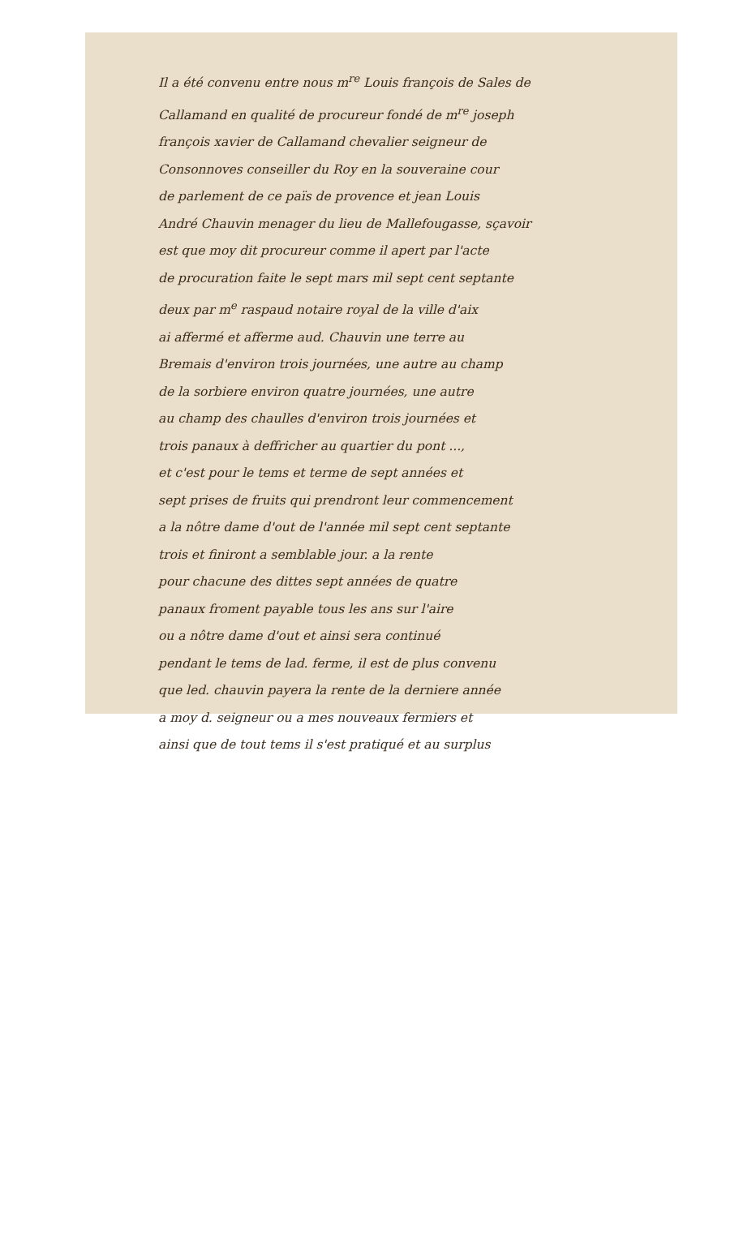Il a été convenu entre nous m<sup>re</sup> Louis françois de Sales de
Callamand en qualité de procureur fondé de m<sup>re</sup> joseph
françois xavier de Callamand chevalier seigneur de
Consonnoves conseiller du Roy en la souveraine cour
de parlement de ce païs de provence et jean Louis
André Chauvin menager du lieu de Mallefougasse, sçavoir
est que moy dit procureur comme il apert par l'acte
de procuration faite le sept mars mil sept cent septante
deux par m<sup>e</sup> raspaud notaire royal de la ville d'aix
ai affermé et afferme aud. Chauvin une terre au
Bremais d'environ trois journées, une autre au champ
de la sorbiere environ quatre journées, une autre
au champ des chaulles d'environ trois journées et
trois panaux à deffricher au quartier du pont ...,
et c'est pour le tems et terme de sept années et
sept prises de fruits qui prendront leur commencement
a la nôtre dame d'out de l'année mil sept cent septante
trois et finiront a semblable jour. a la rente
pour chacune des dittes sept années de quatre
panaux froment payable tous les ans sur l'aire
ou a nôtre dame d'out et ainsi sera continué
pendant le tems de lad. ferme, il est de plus convenu
que led. chauvin payera la rente de la derniere année
a moy d. seigneur ou a mes nouveaux fermiers et
ainsi que de tout tems il s'est pratiqué et au surplus